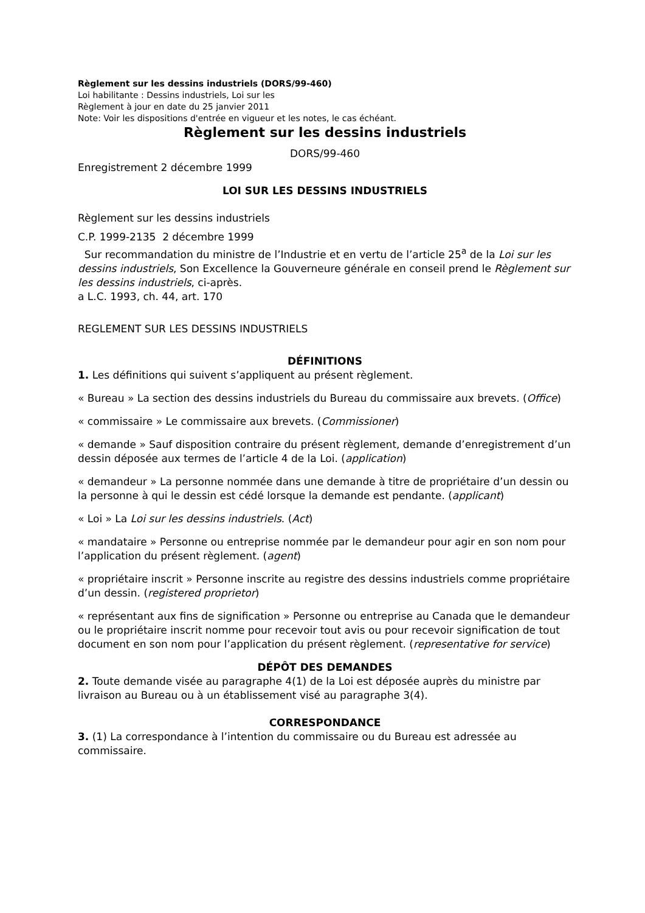Règlement sur les dessins industriels (DORS/99-460)
Loi habilitante : Dessins industriels, Loi sur les
Règlement à jour en date du 25 janvier 2011
Note: Voir les dispositions d'entrée en vigueur et les notes, le cas échéant.
Règlement sur les dessins industriels
DORS/99-460
Enregistrement 2 décembre 1999
LOI SUR LES DESSINS INDUSTRIELS
Règlement sur les dessins industriels
C.P. 1999-2135 2 décembre 1999
Sur recommandation du ministre de l’Industrie et en vertu de l’article 25<sup>a</sup> de la Loi sur les dessins industriels, Son Excellence la Gouverneure générale en conseil prend le Règlement sur les dessins industriels, ci-après.
a L.C. 1993, ch. 44, art. 170
REGLEMENT SUR LES DESSINS INDUSTRIELS
DÉFINITIONS
1. Les définitions qui suivent s’appliquent au présent règlement.
« Bureau » La section des dessins industriels du Bureau du commissaire aux brevets. (Office)
« commissaire » Le commissaire aux brevets. (Commissioner)
« demande » Sauf disposition contraire du présent règlement, demande d’enregistrement d’un dessin déposée aux termes de l’article 4 de la Loi. (application)
« demandeur » La personne nommée dans une demande à titre de propriétaire d’un dessin ou la personne à qui le dessin est cédé lorsque la demande est pendante. (applicant)
« Loi » La Loi sur les dessins industriels. (Act)
« mandataire » Personne ou entreprise nommée par le demandeur pour agir en son nom pour l’application du présent règlement. (agent)
« propriétaire inscrit » Personne inscrite au registre des dessins industriels comme propriétaire d’un dessin. (registered proprietor)
« représentant aux fins de signification » Personne ou entreprise au Canada que le demandeur ou le propriétaire inscrit nomme pour recevoir tout avis ou pour recevoir signification de tout document en son nom pour l’application du présent règlement. (representative for service)
DÉPÔT DES DEMANDES
2. Toute demande visée au paragraphe 4(1) de la Loi est déposée auprès du ministre par livraison au Bureau ou à un établissement visé au paragraphe 3(4).
CORRESPONDANCE
3. (1) La correspondance à l’intention du commissaire ou du Bureau est adressée au commissaire.